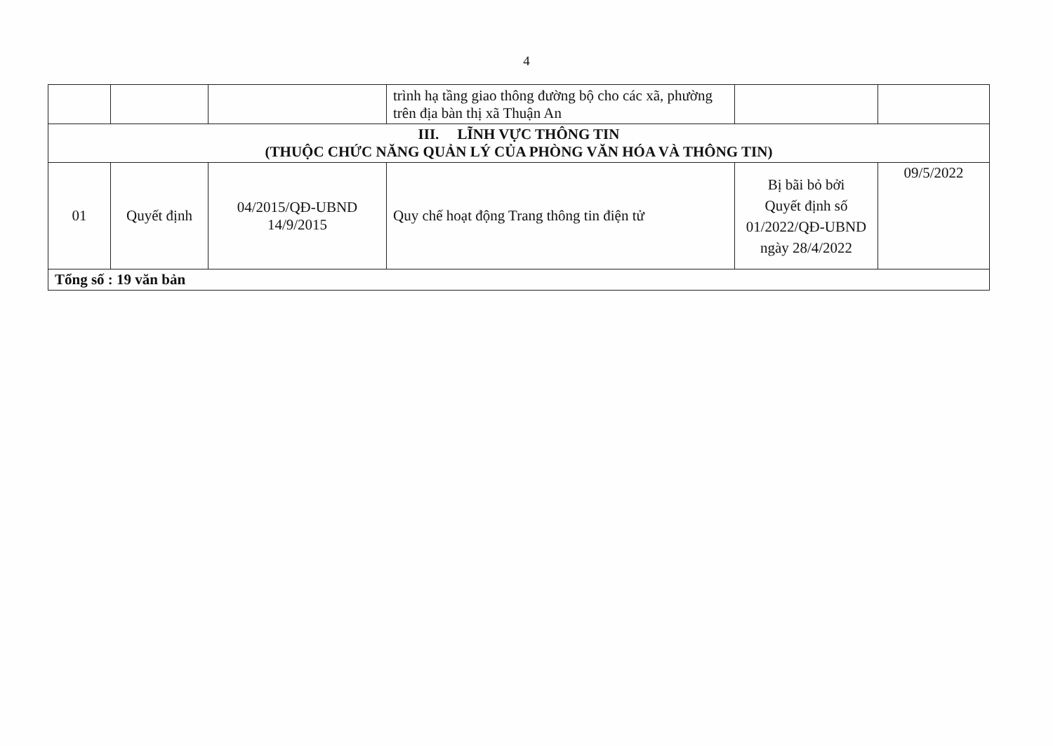4
| | | | trình hạ tầng giao thông đường bộ cho các xã, phường trên địa bàn thị xã Thuận An | | |
| III. LĨNH VỰC THÔNG TIN (THUỘC CHỨC NĂNG QUẢN LÝ CỦA PHÒNG VĂN HÓA VÀ THÔNG TIN) | | | | | |
| 01 | Quyết định | 04/2015/QĐ-UBND 14/9/2015 | Quy chế hoạt động Trang thông tin điện tử | Bị bãi bỏ bởi Quyết định số 01/2022/QĐ-UBND ngày 28/4/2022 | 09/5/2022 |
| Tổng số : 19 văn bản | | | | | |